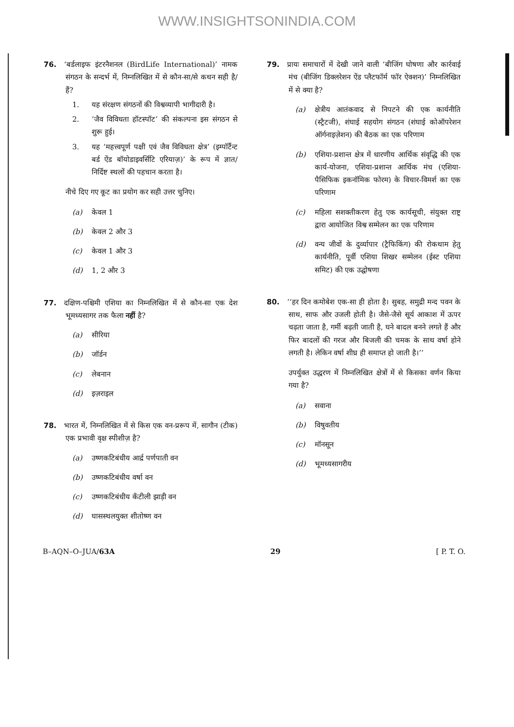WWW.INSIGHTSONINDIA.COM
76. ‘बर्डलाइफ इंटरनैशनल (BirdLife International)’ नामक संगठन के सन्दर्भ में, निम्नलिखित में से कौन-सा/से कथन सही है/हैं?
1. यह संरक्षण संगठनों की विश्वव्यापी भागीदारी है।
2. ‘जैव विविधता हॉटस्पॉट’ की संकल्पना इस संगठन से शुरू हुई।
3. यह ‘महत्त्वपूर्ण पक्षी एवं जैव विविधता क्षेत्र’ (इम्पॉर्टैन्ट बर्ड ऐंड बॉयोडाइवर्सिटि एरियाज़)’ के रूप में ज्ञात/निर्दिष्ट स्थलों की पहचान करता है।
नीचे दिए गए कूट का प्रयोग कर सही उत्तर चुनिए।
(a) केवल 1
(b) केवल 2 और 3
(c) केवल 1 और 3
(d) 1, 2 और 3
77. दक्षिण-पश्चिमी एशिया का निम्नलिखित में से कौन-सा एक देश भूमध्यसागर तक फैला नहीं है?
(a) सीरिया
(b) जॉर्डन
(c) लेबनान
(d) इज़राइल
78. भारत में, निम्नलिखित में से किस एक वन-प्ररूप में, सागौन (टीक) एक प्रभावी वृक्ष स्पीशीज़ है?
(a) उष्णकटिबंधीय आर्द्र पर्णपाती वन
(b) उष्णकटिबंधीय वर्षा वन
(c) उष्णकटिबंधीय कँटीली झाड़ी वन
(d) घासस्थलयुक्त शीतोष्ण वन
79. प्रायः समाचारों में देखी जाने वाली ‘बीजिंग घोषणा और कार्रवाई मंच (बीजिंग डिक्लरेशन ऐंड प्लैटफॉर्म फॉर ऐक्शन)’ निम्नलिखित में से क्या है?
(a) क्षेत्रीय आतंकवाद से निपटने की एक कार्यनीति (स्ट्रैटजी), शंघाई सहयोग संगठन (शंघाई कोऑपरेशन ऑर्गनाइज़ेशन) की बैठक का एक परिणाम
(b) एशिया-प्रशान्त क्षेत्र में धारणीय आर्थिक संवृद्धि की एक कार्य-योजना, एशिया-प्रशान्त आर्थिक मंच (एशिया-पैसिफिक इकनॉमिक फोरम) के विचार-विमर्श का एक परिणाम
(c) महिला सशक्तीकरण हेतु एक कार्यसूची, संयुक्त राष्ट्र द्वारा आयोजित विश्व सम्मेलन का एक परिणाम
(d) वन्य जीवों के दुर्व्यापार (ट्रैफिकिंग) की रोकथाम हेतु कार्यनीति, पूर्वी एशिया शिखर सम्मेलन (ईस्ट एशिया समिट) की एक उद्घोषणा
80. ‘‘हर दिन कमोबेश एक-सा ही होता है। सुबह, समुद्री मन्द पवन के साथ, साफ और उजली होती है। जैसे-जैसे सूर्य आकाश में ऊपर चढ़ता जाता है, गर्मी बढ़ती जाती है, घने बादल बनने लगते हैं और फिर बादलों की गरज और बिजली की चमक के साथ वर्षा होने लगती है। लेकिन वर्षा शीघ्र ही समाप्त हो जाती है।’’
उपर्युक्त उद्धरण में निम्नलिखित क्षेत्रों में से किसका वर्णन किया गया है?
(a) सवाना
(b) विषुवतीय
(c) मॉनसून
(d) भूमध्यसागरीय
B–AQN–O–JUA/63A 29 [ P. T. O.